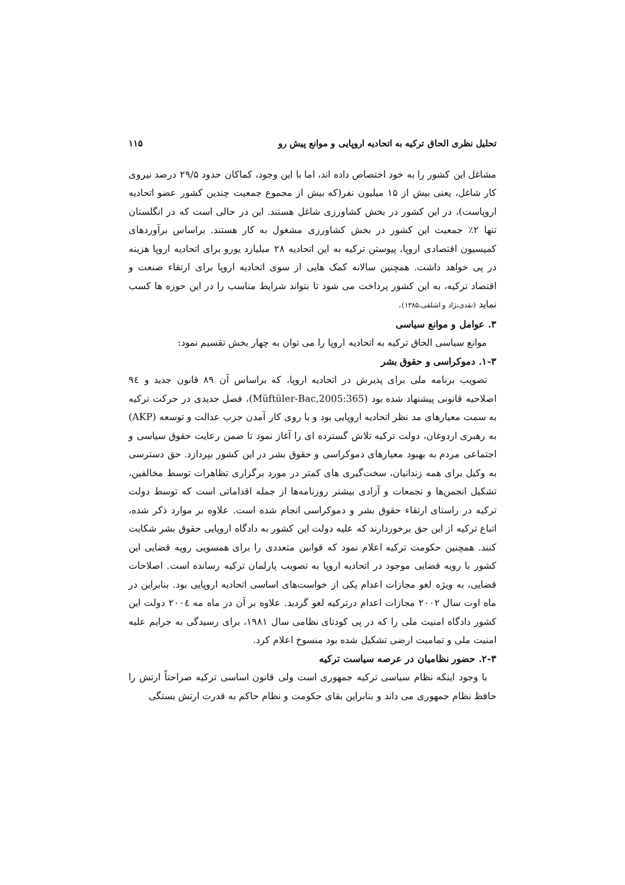تحلیل نظری الحاق ترکیه به اتحادیه اروپایی و موانع پیش رو ۱۱۵
مشاغل این کشور را به خود اختصاص داده اند، اما با این وجود، کماکان حدود ۲۹/۵ درصد نیروی کار شاغل، یعنی بیش از ۱۵ میلیون نفر(که بیش از مجموع جمعیت چندین کشور عضو اتحادیه اروپاست)، در این کشور در بخش کشاورزی شاغل هستند. این در حالی است که در انگلستان تنها ۲٪ جمعیت این کشور در بخش کشاورزی مشغول به کار هستند. براساس برآوردهای کمیسیون اقتصادی اروپا، پیوستن ترکیه به این اتحادیه ۲۸ میلیارد یورو برای اتحادیه اروپا هزینه در پی خواهد داشت. همچنین سالانه کمک هایی از سوی اتحادیه اروپا برای ارتقاء صنعت و اقتصاد ترکیه، به این کشور پرداخت می شود تا بتواند شرایط مناسب را در این حوزه ها کسب نماید (نقدی‌نژاد و اشلقی،۱۳۸۵).
۳. عوامل و موانع سیاسی
موانع سیاسی الحاق ترکیه به اتحادیه اروپا را می توان به چهار بخش تقسیم نمود:
۱-۳. دموکراسی و حقوق بشر
تصویب برنامه ملی برای پذیرش در اتحادیه اروپا، که براساس آن ۸۹ قانون جدید و ۹٤ اصلاحیه قانونی پیشنهاد شده بود (Müftüler-Bac,2005:365)، فصل جدیدی در حرکت ترکیه به سمت معیارهای مد نظر اتحادیه اروپایی بود و با روی کار آمدن حزب عدالت و توسعه (AKP) به رهبری اردوغان، دولت ترکیه تلاش گسترده ای را آغاز نمود تا ضمن رعایت حقوق سیاسی و اجتماعی مردم به بهبود معیارهای دموکراسی و حقوق بشر در این کشور بپردازد. حق دسترسی به وکیل برای همه زندانیان، سخت‌گیری های کمتر در مورد برگزاری تظاهرات توسط مخالفین، تشکیل انجمن‌ها و تجمعات و آزادی بیشتر روزنامه‌ها از جمله اقداماتی است که توسط دولت ترکیه در راستای ارتقاء حقوق بشر و دموکراسی انجام شده است. علاوه بر موارد ذکر شده، اتباع ترکیه از این حق برخوردارند که علیه دولت این کشور به دادگاه اروپایی حقوق بشر شکایت کنند. همچنین حکومت ترکیه اعلام نمود که قوانین متعددی را برای همسویی رویه قضایی این کشور با رویه قضایی موجود در اتحادیه اروپا به تصویب پارلمان ترکیه رسانده است. اصلاحات قضایی، به ویژه لغو مجازات اعدام یکی از خواست‌های اساسی اتحادیه اروپایی بود. بنابراین در ماه اوت سال ۲۰۰۲ مجازات اعدام درترکیه لغو گردید. علاوه بر آن در ماه مه ۲۰۰٤ دولت این کشور دادگاه امنیت ملی را که در پی کودتای نظامی سال ۱۹۸۱، برای رسیدگی به جرایم علیه امنیت ملی و تمامیت ارضی تشکیل شده بود منسوخ اعلام کرد.
۲-۳. حضور نظامیان در عرصه سیاست ترکیه
با وجود اینکه نظام سیاسی ترکیه جمهوری است ولی قانون اساسی ترکیه صراحتاً ارتش را حافظ نظام جمهوری می داند و بنابراین بقای حکومت و نظام حاکم به قدرت ارتش بستگی